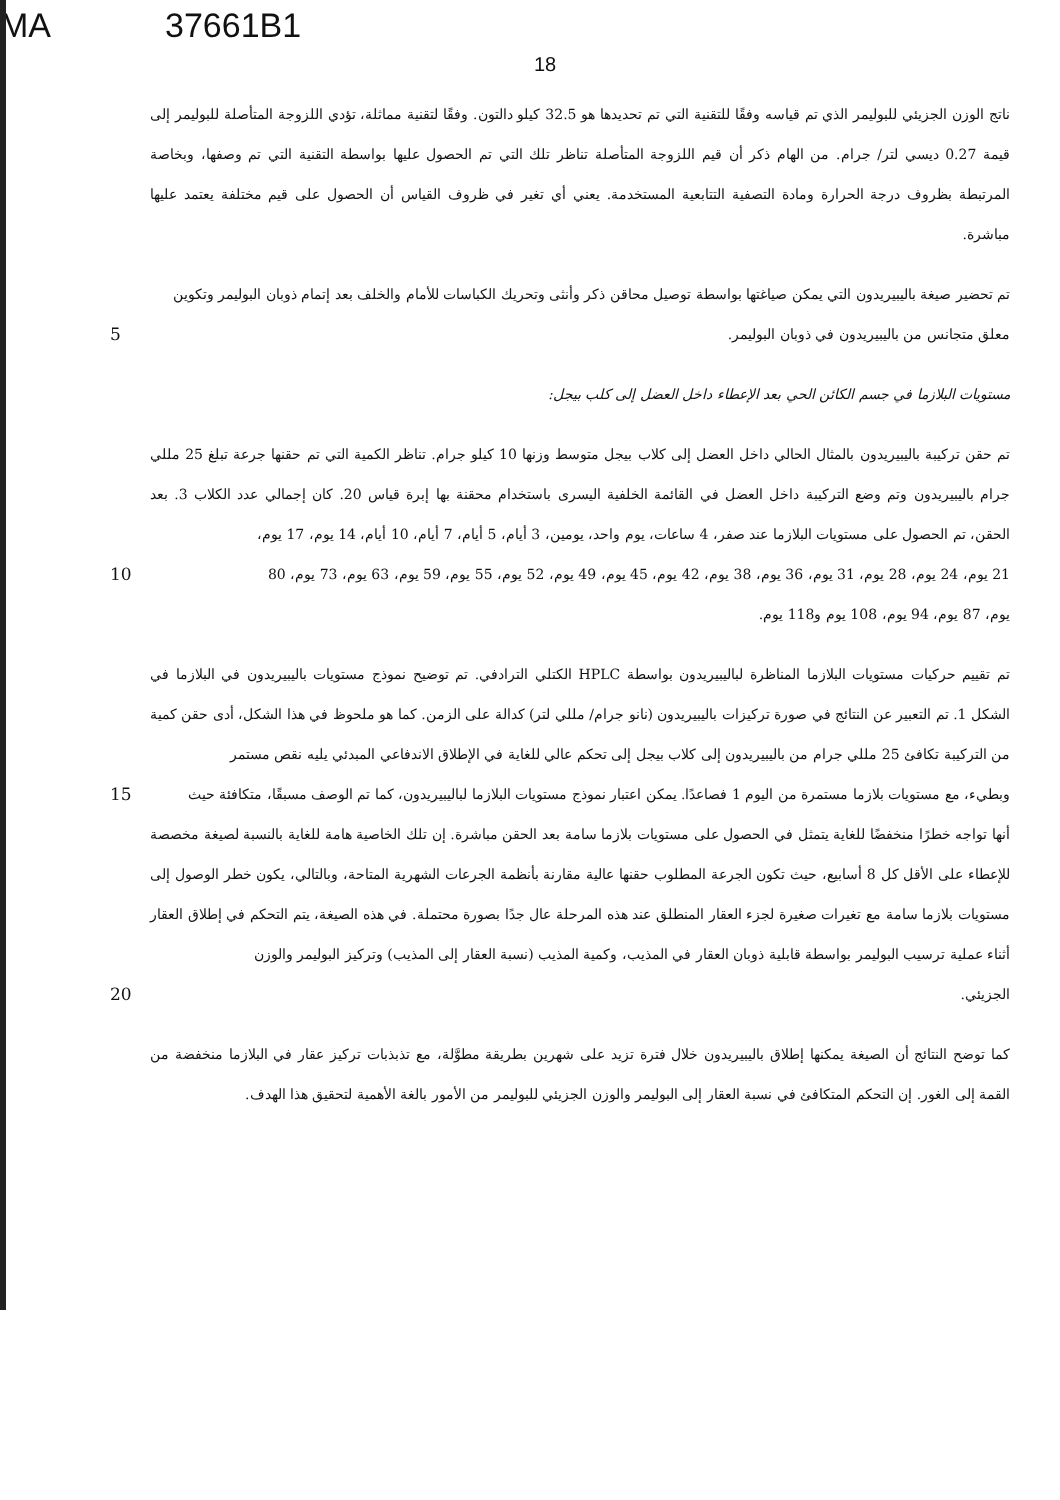MA 37661B1
18
ناتج الوزن الجزيئي للبوليمر الذي تم قياسه وفقًا للتقنية التي تم تحديدها هو 32.5 كيلو دالتون. وفقًا لتقنية مماثلة، تؤدي اللزوجة المتأصلة للبوليمر إلى قيمة 0.27 ديسي لتر/ جرام. من الهام ذكر أن قيم اللزوجة المتأصلة تناظر تلك التي تم الحصول عليها بواسطة التقنية التي تم وصفها، وبخاصة المرتبطة بظروف درجة الحرارة ومادة التصفية التتابعية المستخدمة. يعني أي تغير في ظروف القياس أن الحصول على قيم مختلفة يعتمد عليها مباشرة.
تم تحضير صيغة باليبيريدون التي يمكن صياغتها بواسطة توصيل محاقن ذكر وأنثى وتحريك الكباسات للأمام والخلف بعد إتمام ذوبان البوليمر وتكوين
معلق متجانس من باليبيريدون في ذوبان البوليمر. 5
مستويات البلازما في جسم الكائن الحي بعد الإعطاء داخل العضل إلى كلب بيجل:
تم حقن تركيبة باليبيريدون بالمثال الحالي داخل العضل إلى كلاب بيجل متوسط وزنها 10 كيلو جرام. تناظر الكمية التي تم حقنها جرعة تبلغ 25 مللي جرام باليبيريدون وتم وضع التركيبة داخل العضل في القائمة الخلفية اليسرى باستخدام محقنة بها إبرة قياس 20. كان إجمالي عدد الكلاب 3. بعد الحقن، تم الحصول على مستويات البلازما عند صفر، 4 ساعات، يوم واحد، يومين، 3 أيام، 5 أيام، 7 أيام، 10 أيام، 14 يوم، 17 يوم،
21 يوم، 24 يوم، 28 يوم، 31 يوم، 36 يوم، 38 يوم، 42 يوم، 45 يوم، 49 يوم، 52 يوم، 55 يوم، 59 يوم، 63 يوم، 73 يوم، 80 10
يوم، 87 يوم، 94 يوم، 108 يوم و118 يوم.
تم تقييم حركيات مستويات البلازما المناظرة لباليبيريدون بواسطة HPLC الكتلي الترادفي. تم توضيح نموذج مستويات باليبيريدون في البلازما في الشكل 1. تم التعبير عن النتائج في صورة تركيزات باليبيريدون (نانو جرام/ مللي لتر) كدالة على الزمن. كما هو ملحوظ في هذا الشكل، أدى حقن كمية من التركيبة تكافئ 25 مللي جرام من باليبيريدون إلى كلاب بيجل إلى تحكم عالي للغاية في الإطلاق الاندفاعي المبدئي يليه نقص مستمر
وبطيء، مع مستويات بلازما مستمرة من اليوم 1 فصاعدًا. يمكن اعتبار نموذج مستويات البلازما لباليبيريدون، كما تم الوصف مسبقًا، متكافئة حيث 15
أنها تواجه خطرًا منخفضًا للغاية يتمثل في الحصول على مستويات بلازما سامة بعد الحقن مباشرة. إن تلك الخاصية هامة للغاية بالنسبة لصيغة مخصصة للإعطاء على الأقل كل 8 أسابيع، حيث تكون الجرعة المطلوب حقنها عالية مقارنة بأنظمة الجرعات الشهرية المتاحة، وبالتالي، يكون خطر الوصول إلى مستويات بلازما سامة مع تغيرات صغيرة لجزء العقار المنطلق عند هذه المرحلة عال جدًا بصورة محتملة. في هذه الصيغة، يتم التحكم في إطلاق العقار أثناء عملية ترسيب البوليمر بواسطة قابلية ذوبان العقار في المذيب، وكمية المذيب (نسبة العقار إلى المذيب) وتركيز البوليمر والوزن
الجزيئي. 20
كما توضح النتائج أن الصيغة يمكنها إطلاق باليبيريدون خلال فترة تزيد على شهرين بطريقة مطوَّلة، مع تذبذبات تركيز عقار في البلازما منخفضة من القمة إلى الغور. إن التحكم المتكافئ في نسبة العقار إلى البوليمر والوزن الجزيئي للبوليمر من الأمور بالغة الأهمية لتحقيق هذا الهدف.